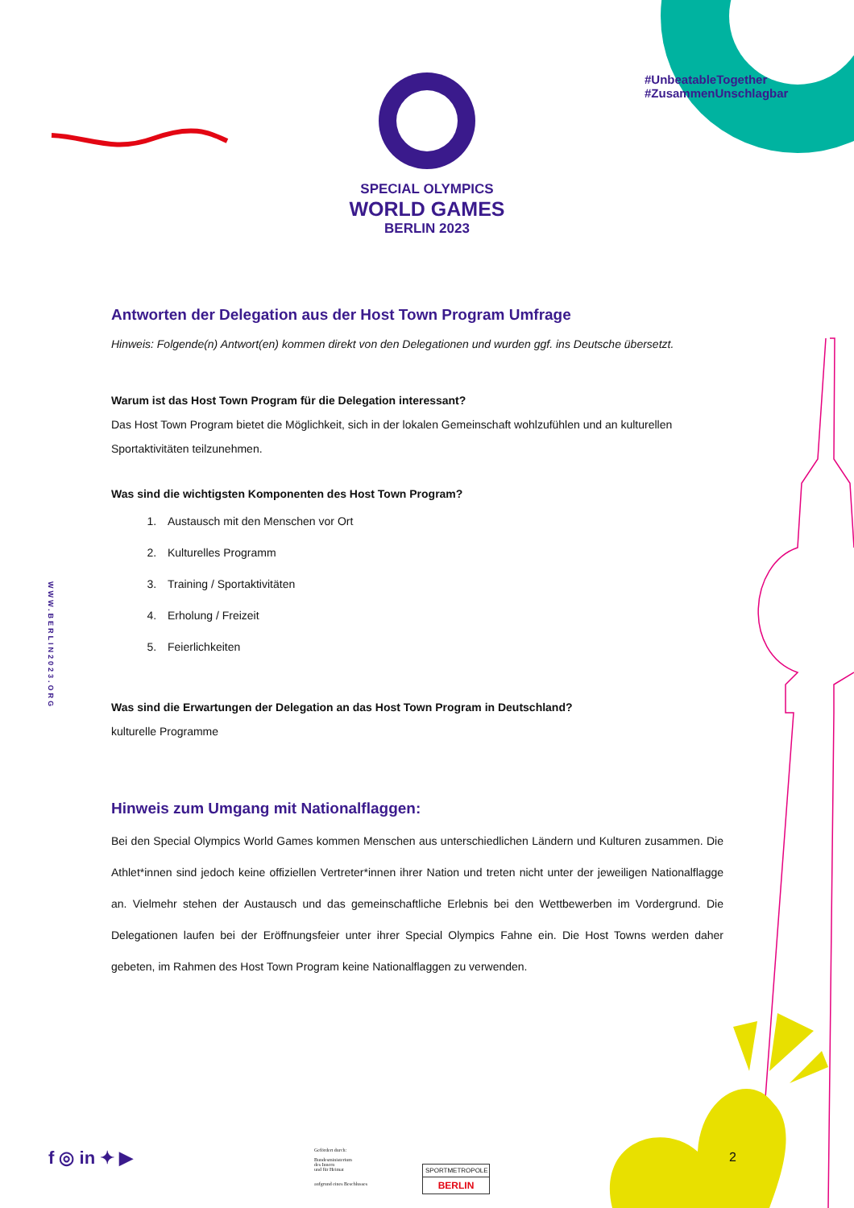SPECIAL OLYMPICS
WORLD GAMES
BERLIN 2023
#UnbeatableTogether
#ZusammenUnschlagbar
WWW.BERLIN2023.ORG
Antworten der Delegation aus der Host Town Program Umfrage
Hinweis: Folgende(n) Antwort(en) kommen direkt von den Delegationen und wurden ggf. ins Deutsche übersetzt.
Warum ist das Host Town Program für die Delegation interessant?
Das Host Town Program bietet die Möglichkeit, sich in der lokalen Gemeinschaft wohlzufühlen und an kulturellen Sportaktivitäten teilzunehmen.
Was sind die wichtigsten Komponenten des Host Town Program?
1. Austausch mit den Menschen vor Ort
2. Kulturelles Programm
3. Training / Sportaktivitäten
4. Erholung / Freizeit
5. Feierlichkeiten
Was sind die Erwartungen der Delegation an das Host Town Program in Deutschland?
kulturelle Programme
Hinweis zum Umgang mit Nationalflaggen:
Bei den Special Olympics World Games kommen Menschen aus unterschiedlichen Ländern und Kulturen zusammen. Die Athlet*innen sind jedoch keine offiziellen Vertreter*innen ihrer Nation und treten nicht unter der jeweiligen Nationalflagge an. Vielmehr stehen der Austausch und das gemeinschaftliche Erlebnis bei den Wettbewerben im Vordergrund. Die Delegationen laufen bei der Eröffnungsfeier unter ihrer Special Olympics Fahne ein. Die Host Towns werden daher gebeten, im Rahmen des Host Town Program keine Nationalflaggen zu verwenden.
f ◎ in ✦ ▶
Gefördert durch:
Bundesministerium
des Innern
und für Heimat
aufgrund eines Beschlusses
SPORTMETROPOLE
BERLIN
2